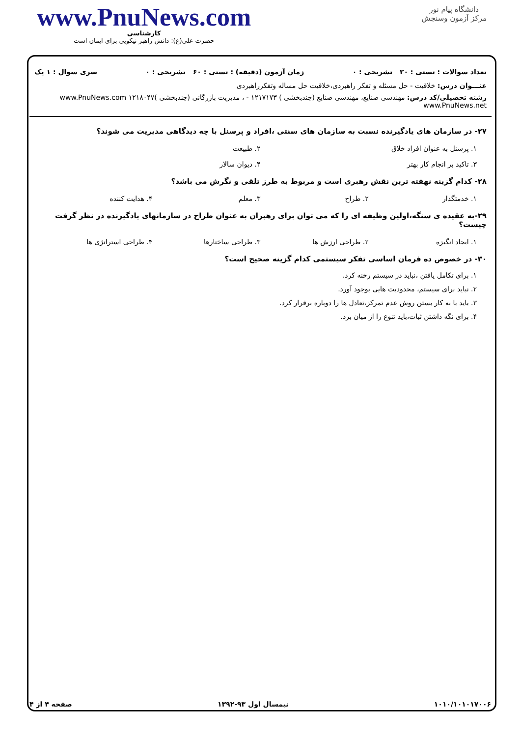www.PnuNews.com
کارشناسی
حضرت علی(ع): دانش راهبر نیکویی برای ایمان است
دانشگاه پیام نور
مرکز آزمون وسنجش
تعداد سوالات : تستی : ۳۰ تشریحی : ۰ زمان آزمون (دقیقه) : تستی : ۶۰ تشریحی : ۰ سری سوال : ۱ یک
عنـــوان درس: خلاقیت - حل مسئله و تفکر راهبردی،خلاقیت حل مساله وتفکرراهبردی
رشته تحصیلی/کد درس: مهندسی صنایع، مهندسی صنایع (چندبخشی ) ۱۲۱۷۱۷۳ - ، مدیریت بازرگانی (چندبخشی )۱۲۱۸۰۴۷ www.PnuNews.com www.PnuNews.net
۲۷- در سازمان های یادگیرنده نسبت به سازمان های سنتی ،افراد و پرسنل با چه دیدگاهی مدیریت می شوند؟
۱. پرسنل به عنوان افراد خلاق ۲. طبیعت
۳. تاکید بر انجام کار بهتر ۴. دیوان سالار
۲۸- کدام گزینه نهفته ترین نقش رهبری است و مربوط به طرز تلقی و نگرش می باشد؟
۱. خدمتگذار ۲. طراح ۳. معلم ۴. هدایت کننده
۲۹-به عقیده ی سنگه،اولین وظیفه ای را که می توان برای رهبران به عنوان طراح در سازمانهای یادگیرنده در نظر گرفت چیست؟
۱. ایجاد انگیزه ۲. طراحی ارزش ها ۳. طراحی ساختارها ۴. طراحی استراتژی ها
۳۰- در خصوص ده فرمان اساسی تفکر سیستمی کدام گزینه صحیح است؟
۱. برای تکامل یافتن ،نباید در سیستم رخنه کرد.
۲. نباید برای سیستم، محدودیت هایی بوجود آورد.
۳. باید با به کار بستن روش عدم تمرکز،تعادل ها را دوباره برقرار کرد.
۴. برای نگه داشتن ثبات،باید تنوع را از میان برد.
۱۰۱۰/۱۰۱۰۱۷۰۰۶ نیمسال اول ۹۳-۱۳۹۲ صفحه ۴ از ۴